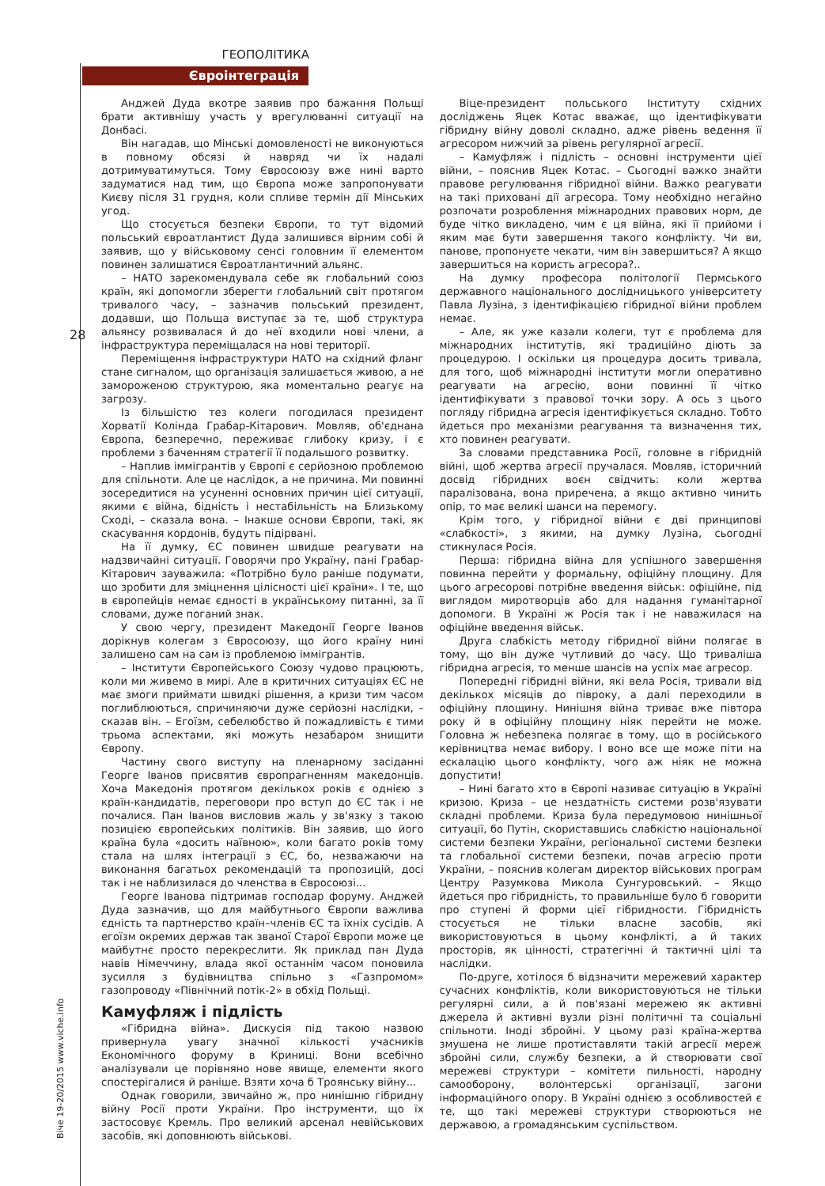ГЕОПОЛІТИКА
Євроінтеграція
28
Віче 19-20/2015 www.viche.info
Анджей Дуда вкотре заявив про бажання Польщі брати активнішу участь у врегулюванні ситуації на Донбасі.
Він нагадав, що Мінські домовленості не виконуються в повному обсязі й навряд чи їх надалі дотримуватимуться. Тому Євросоюзу вже нині варто задуматися над тим, що Європа може запропонувати Києву після 31 грудня, коли спливе термін дії Мінських угод.
Що стосується безпеки Європи, то тут відомий польський євроатлантист Дуда залишився вірним собі й заявив, що у військовому сенсі головним її елементом повинен залишатися Євроатлантичний альянс.
– НАТО зарекомендувала себе як глобальний союз країн, які допомогли зберегти глобальний світ протягом тривалого часу, – зазначив польський президент, додавши, що Польща виступає за те, щоб структура альянсу розвивалася й до неї входили нові члени, а інфраструктура переміщалася на нові території.
Переміщення інфраструктури НАТО на східний фланг стане сигналом, що організація залишається живою, а не замороженою структурою, яка моментально реагує на загрозу.
Із більшістю тез колеги погодилася президент Хорватії Колінда Грабар-Кітарович. Мовляв, об'єднана Європа, безперечно, переживає глибоку кризу, і є проблеми з баченням стратегії її подальшого розвитку.
– Наплив іммігрантів у Європі є серйозною проблемою для спільноти. Але це наслідок, а не причина. Ми повинні зосередитися на усуненні основних причин цієї ситуації, якими є війна, бідність і нестабільність на Близькому Сході, – сказала вона. – Інакше основи Європи, такі, як скасування кордонів, будуть підірвані.
На її думку, ЄС повинен швидше реагувати на надзвичайні ситуації. Говорячи про Україну, пані Грабар-Кітарович зауважила: «Потрібно було раніше подумати, що зробити для зміцнення цілісності цієї країни». І те, що в європейців немає єдності в українському питанні, за її словами, дуже поганий знак.
У свою чергу, президент Македонії Георге Іванов дорікнув колегам з Євросоюзу, що його країну нині залишено сам на сам із проблемою іммігрантів.
– Інститути Європейського Союзу чудово працюють, коли ми живемо в мирі. Але в критичних ситуаціях ЄС не має змоги приймати швидкі рішення, а кризи тим часом поглиблюються, спричиняючи дуже серйозні наслідки, – сказав він. – Егоїзм, себелюбство й пожадливість є тими трьома аспектами, які можуть незабаром знищити Європу.
Частину свого виступу на пленарному засіданні Георге Іванов присвятив європрагненням македонців. Хоча Македонія протягом декількох років є однією з країн-кандидатів, переговори про вступ до ЄС так і не почалися. Пан Іванов висловив жаль у зв'язку з такою позицією європейських політиків. Він заявив, що його країна була «досить наївною», коли багато років тому стала на шлях інтеграції з ЄС, бо, незважаючи на виконання багатьох рекомендацій та пропозицій, досі так і не наблизилася до членства в Євросоюзі...
Георге Іванова підтримав господар форуму. Анджей Дуда зазначив, що для майбутнього Європи важлива єдність та партнерство країн–членів ЄС та їхніх сусідів. А егоїзм окремих держав так званої Старої Європи може це майбутнє просто перекреслити. Як приклад пан Дуда навів Німеччину, влада якої останнім часом поновила зусилля з будівництва спільно з «Газпромом» газопроводу «Північний потік-2» в обхід Польщі.
Камуфляж і підлість
«Гібридна війна». Дискусія під такою назвою привернула увагу значної кількості учасників Економічного форуму в Криниці. Вони всебічно аналізували це порівняно нове явище, елементи якого спостерігалися й раніше. Взяти хоча б Троянську війну...
Однак говорили, звичайно ж, про нинішню гібридну війну Росії проти України. Про інструменти, що їх застосовує Кремль. Про великий арсенал невійськових засобів, які доповнюють військові.
Віце-президент польського Інституту східних досліджень Яцек Котас вважає, що ідентифікувати гібридну війну доволі складно, адже рівень ведення її агресором нижчий за рівень регулярної агресії.
– Камуфляж і підлість – основні інструменти цієї війни, – пояснив Яцек Котас. – Сьогодні важко знайти правове регулювання гібридної війни. Важко реагувати на такі приховані дії агресора. Тому необхідно негайно розпочати розроблення міжнародних правових норм, де буде чітко викладено, чим є ця війна, які її прийоми і яким має бути завершення такого конфлікту. Чи ви, панове, пропонуєте чекати, чим він завершиться? А якщо завершиться на користь агресора?..
На думку професора політології Пермського державного національного дослідницького університету Павла Лузіна, з ідентифікацією гібридної війни проблем немає.
– Але, як уже казали колеги, тут є проблема для міжнародних інститутів, які традиційно діють за процедурою. І оскільки ця процедура досить тривала, для того, щоб міжнародні інститути могли оперативно реагувати на агресію, вони повинні її чітко ідентифікувати з правової точки зору. А ось з цього погляду гібридна агресія ідентифікується складно. Тобто йдеться про механізми реагування та визначення тих, хто повинен реагувати.
За словами представника Росії, головне в гібридній війні, щоб жертва агресії пручалася. Мовляв, історичний досвід гібридних воєн свідчить: коли жертва паралізована, вона приречена, а якщо активно чинить опір, то має великі шанси на перемогу.
Крім того, у гібридної війни є дві принципові «слабкості», з якими, на думку Лузіна, сьогодні стикнулася Росія.
Перша: гібридна війна для успішного завершення повинна перейти у формальну, офіційну площину. Для цього агресорові потрібне введення військ: офіційне, під виглядом миротворців або для надання гуманітарної допомоги. В Україні ж Росія так і не наважилася на офіційне введення військ.
Друга слабкість методу гібридної війни полягає в тому, що він дуже чутливий до часу. Що триваліша гібридна агресія, то менше шансів на успіх має агресор.
Попередні гібридні війни, які вела Росія, тривали від декількох місяців до півроку, а далі переходили в офіційну площину. Нинішня війна триває вже півтора року й в офіційну площину ніяк перейти не може. Головна ж небезпека полягає в тому, що в російського керівництва немає вибору. І воно все ще може піти на ескалацію цього конфлікту, чого аж ніяк не можна допустити!
– Нині багато хто в Європі називає ситуацію в Україні кризою. Криза – це нездатність системи розв'язувати складні проблеми. Криза була передумовою нинішньої ситуації, бо Путін, скориставшись слабкістю національної системи безпеки України, регіональної системи безпеки та глобальної системи безпеки, почав агресію проти України, – пояснив колегам директор військових програм Центру Разумкова Микола Сунгуровський. – Якщо йдеться про гібридність, то правильніше було б говорити про ступені й форми цієї гібридности. Гібридність стосується не тільки власне засобів, які використовуються в цьому конфлікті, а й таких просторів, як цінності, стратегічні й тактичні цілі та наслідки.
По-друге, хотілося б відзначити мережевий характер сучасних конфліктів, коли використовуються не тільки регулярні сили, а й пов'язані мережею як активні джерела й активні вузли різні політичні та соціальні спільноти. Іноді збройні. У цьому разі країна-жертва змушена не лише протиставляти такій агресії мереж збройні сили, службу безпеки, а й створювати свої мережеві структури – комітети пильності, народну самооборону, волонтерські організації, загони інформаційного опору. В Україні однією з особливостей є те, що такі мережеві структури створюються не державою, а громадянським суспільством.